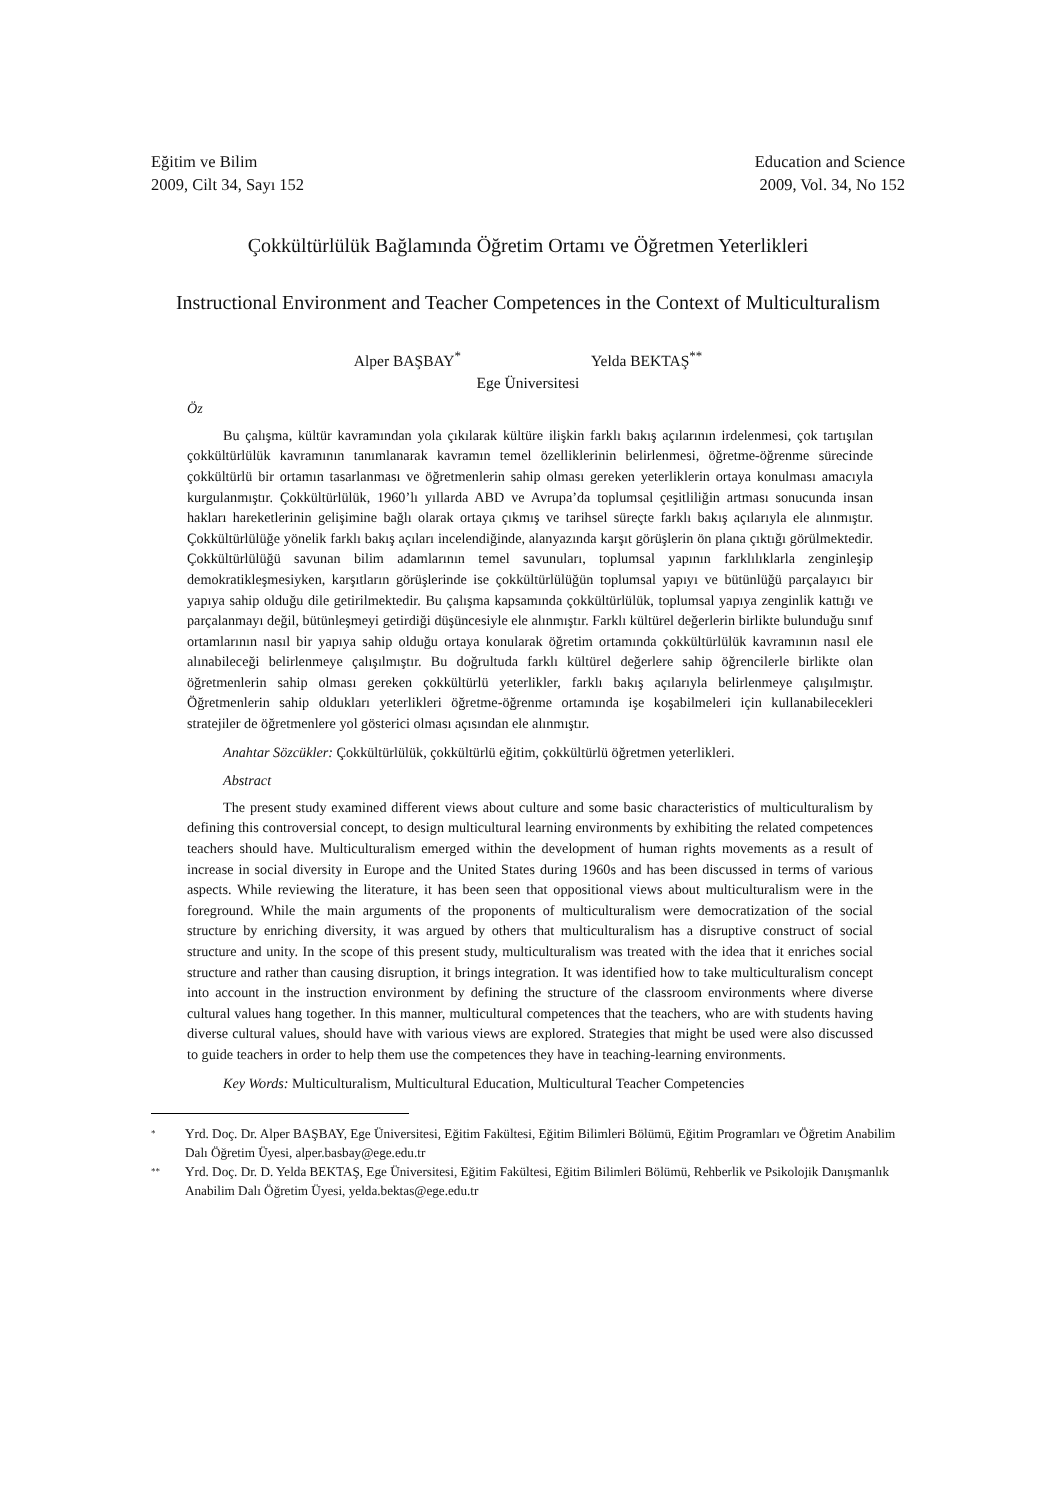Eğitim ve Bilim
2009, Cilt 34, Sayı 152
Education and Science
2009, Vol. 34, No 152
Çokkültürlülük Bağlamında Öğretim Ortamı ve Öğretmen Yeterlikleri
Instructional Environment and Teacher Competences in the Context of Multiculturalism
Alper BAŞBAY<sup>*</sup> Yelda BEKTAŞ<sup>**</sup>
Ege Üniversitesi
Öz
Bu çalışma, kültür kavramından yola çıkılarak kültüre ilişkin farklı bakış açılarının irdelenmesi, çok tartışılan çokkültürlülük kavramının tanımlanarak kavramın temel özelliklerinin belirlenmesi, öğretme-öğrenme sürecinde çokkültürlü bir ortamın tasarlanması ve öğretmenlerin sahip olması gereken yeterliklerin ortaya konulması amacıyla kurgulanmıştır. Çokkültürlülük, 1960’lı yıllarda ABD ve Avrupa’da toplumsal çeşitliliğin artması sonucunda insan hakları hareketlerinin gelişimine bağlı olarak ortaya çıkmış ve tarihsel süreçte farklı bakış açılarıyla ele alınmıştır. Çokkültürlülüğe yönelik farklı bakış açıları incelendiğinde, alanyazında karşıt görüşlerin ön plana çıktığı görülmektedir. Çokkültürlülüğü savunan bilim adamlarının temel savunuları, toplumsal yapının farklılıklarla zenginleşip demokratikleşmesiyken, karşıtların görüşlerinde ise çokkültürlülüğün toplumsal yapıyı ve bütünlüğü parçalayıcı bir yapıya sahip olduğu dile getirilmektedir. Bu çalışma kapsamında çokkültürlülük, toplumsal yapıya zenginlik kattığı ve parçalanmayı değil, bütünleşmeyi getirdiği düşüncesiyle ele alınmıştır. Farklı kültürel değerlerin birlikte bulunduğu sınıf ortamlarının nasıl bir yapıya sahip olduğu ortaya konularak öğretim ortamında çokkültürlülük kavramının nasıl ele alınabileceği belirlenmeye çalışılmıştır. Bu doğrultuda farklı kültürel değerlere sahip öğrencilerle birlikte olan öğretmenlerin sahip olması gereken çokkültürlü yeterlikler, farklı bakış açılarıyla belirlenmeye çalışılmıştır. Öğretmenlerin sahip oldukları yeterlikleri öğretme-öğrenme ortamında işe koşabilmeleri için kullanabilecekleri stratejiler de öğretmenlere yol gösterici olması açısından ele alınmıştır.
Anahtar Sözcükler: Çokkültürlülük, çokkültürlü eğitim, çokkültürlü öğretmen yeterlikleri.
Abstract
The present study examined different views about culture and some basic characteristics of multiculturalism by defining this controversial concept, to design multicultural learning environments by exhibiting the related competences teachers should have. Multiculturalism emerged within the development of human rights movements as a result of increase in social diversity in Europe and the United States during 1960s and has been discussed in terms of various aspects. While reviewing the literature, it has been seen that oppositional views about multiculturalism were in the foreground. While the main arguments of the proponents of multiculturalism were democratization of the social structure by enriching diversity, it was argued by others that multiculturalism has a disruptive construct of social structure and unity. In the scope of this present study, multiculturalism was treated with the idea that it enriches social structure and rather than causing disruption, it brings integration. It was identified how to take multiculturalism concept into account in the instruction environment by defining the structure of the classroom environments where diverse cultural values hang together. In this manner, multicultural competences that the teachers, who are with students having diverse cultural values, should have with various views are explored. Strategies that might be used were also discussed to guide teachers in order to help them use the competences they have in teaching-learning environments.
Key Words: Multiculturalism, Multicultural Education, Multicultural Teacher Competencies
<sup>*</sup> Yrd. Doç. Dr. Alper BAŞBAY, Ege Üniversitesi, Eğitim Fakültesi, Eğitim Bilimleri Bölümü, Eğitim Programları ve Öğretim Anabilim Dalı Öğretim Üyesi, alper.basbay@ege.edu.tr
<sup>**</sup> Yrd. Doç. Dr. D. Yelda BEKTAŞ, Ege Üniversitesi, Eğitim Fakültesi, Eğitim Bilimleri Bölümü, Rehberlik ve Psikolojik Danışmanlık Anabilim Dalı Öğretim Üyesi, yelda.bektas@ege.edu.tr